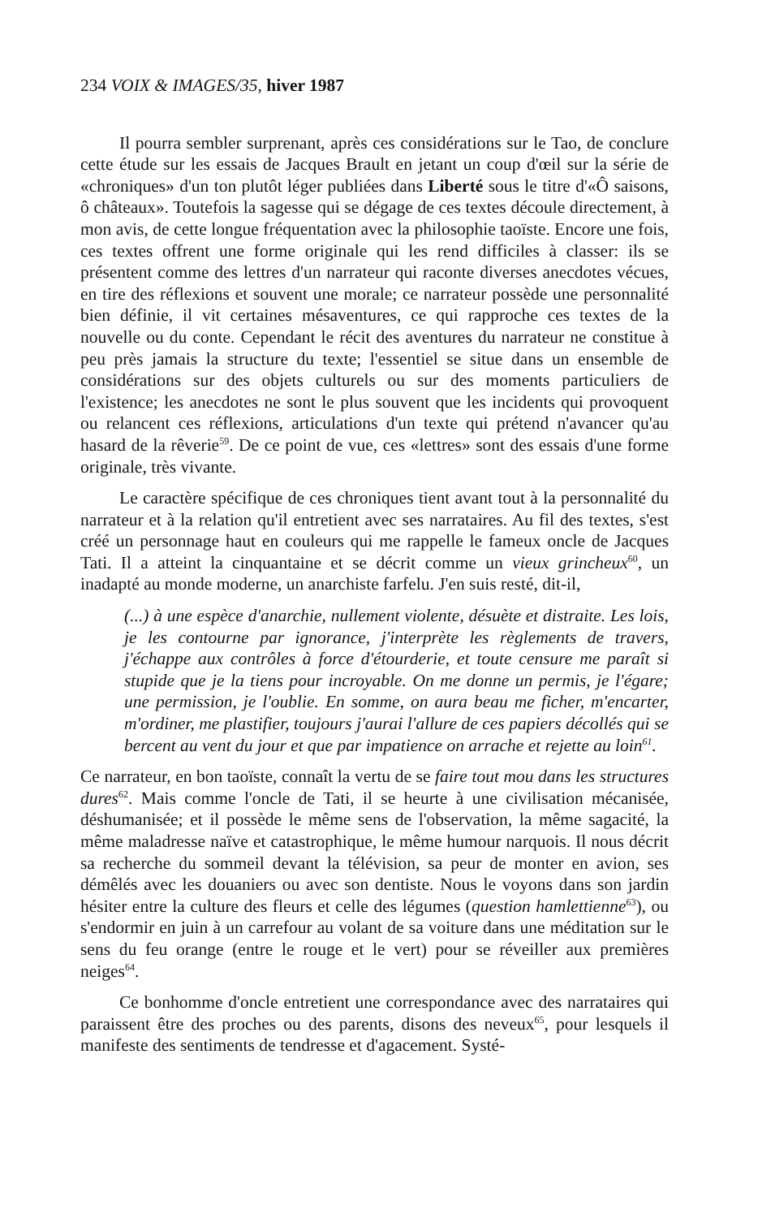234 VOIX & IMAGES/35, hiver 1987
Il pourra sembler surprenant, après ces considérations sur le Tao, de conclure cette étude sur les essais de Jacques Brault en jetant un coup d'œil sur la série de «chroniques» d'un ton plutôt léger publiées dans Liberté sous le titre d'«Ô saisons, ô châteaux». Toutefois la sagesse qui se dégage de ces textes découle directement, à mon avis, de cette longue fréquentation avec la philosophie taoïste. Encore une fois, ces textes offrent une forme originale qui les rend difficiles à classer: ils se présentent comme des lettres d'un narrateur qui raconte diverses anecdotes vécues, en tire des réflexions et souvent une morale; ce narrateur possède une personnalité bien définie, il vit certaines mésaventures, ce qui rapproche ces textes de la nouvelle ou du conte. Cependant le récit des aventures du narrateur ne constitue à peu près jamais la structure du texte; l'essentiel se situe dans un ensemble de considérations sur des objets culturels ou sur des moments particuliers de l'existence; les anecdotes ne sont le plus souvent que les incidents qui provoquent ou relancent ces réflexions, articulations d'un texte qui prétend n'avancer qu'au hasard de la rêverie<sup>59</sup>. De ce point de vue, ces «lettres» sont des essais d'une forme originale, très vivante.
Le caractère spécifique de ces chroniques tient avant tout à la personnalité du narrateur et à la relation qu'il entretient avec ses narrataires. Au fil des textes, s'est créé un personnage haut en couleurs qui me rappelle le fameux oncle de Jacques Tati. Il a atteint la cinquantaine et se décrit comme un vieux grincheux<sup>60</sup>, un inadapté au monde moderne, un anarchiste farfelu. J'en suis resté, dit-il,
(...) à une espèce d'anarchie, nullement violente, désuète et distraite. Les lois, je les contourne par ignorance, j'interprète les règlements de travers, j'échappe aux contrôles à force d'étourderie, et toute censure me paraît si stupide que je la tiens pour incroyable. On me donne un permis, je l'égare; une permission, je l'oublie. En somme, on aura beau me ficher, m'encarter, m'ordiner, me plastifier, toujours j'aurai l'allure de ces papiers décollés qui se bercent au vent du jour et que par impatience on arrache et rejette au loin<sup>61</sup>.
Ce narrateur, en bon taoïste, connaît la vertu de se faire tout mou dans les structures dures<sup>62</sup>. Mais comme l'oncle de Tati, il se heurte à une civilisation mécanisée, déshumanisée; et il possède le même sens de l'observation, la même sagacité, la même maladresse naïve et catastrophique, le même humour narquois. Il nous décrit sa recherche du sommeil devant la télévision, sa peur de monter en avion, ses démêlés avec les douaniers ou avec son dentiste. Nous le voyons dans son jardin hésiter entre la culture des fleurs et celle des légumes (question hamlettienne<sup>63</sup>), ou s'endormir en juin à un carrefour au volant de sa voiture dans une méditation sur le sens du feu orange (entre le rouge et le vert) pour se réveiller aux premières neiges<sup>64</sup>.
Ce bonhomme d'oncle entretient une correspondance avec des narrataires qui paraissent être des proches ou des parents, disons des neveux<sup>65</sup>, pour lesquels il manifeste des sentiments de tendresse et d'agacement. Systé-